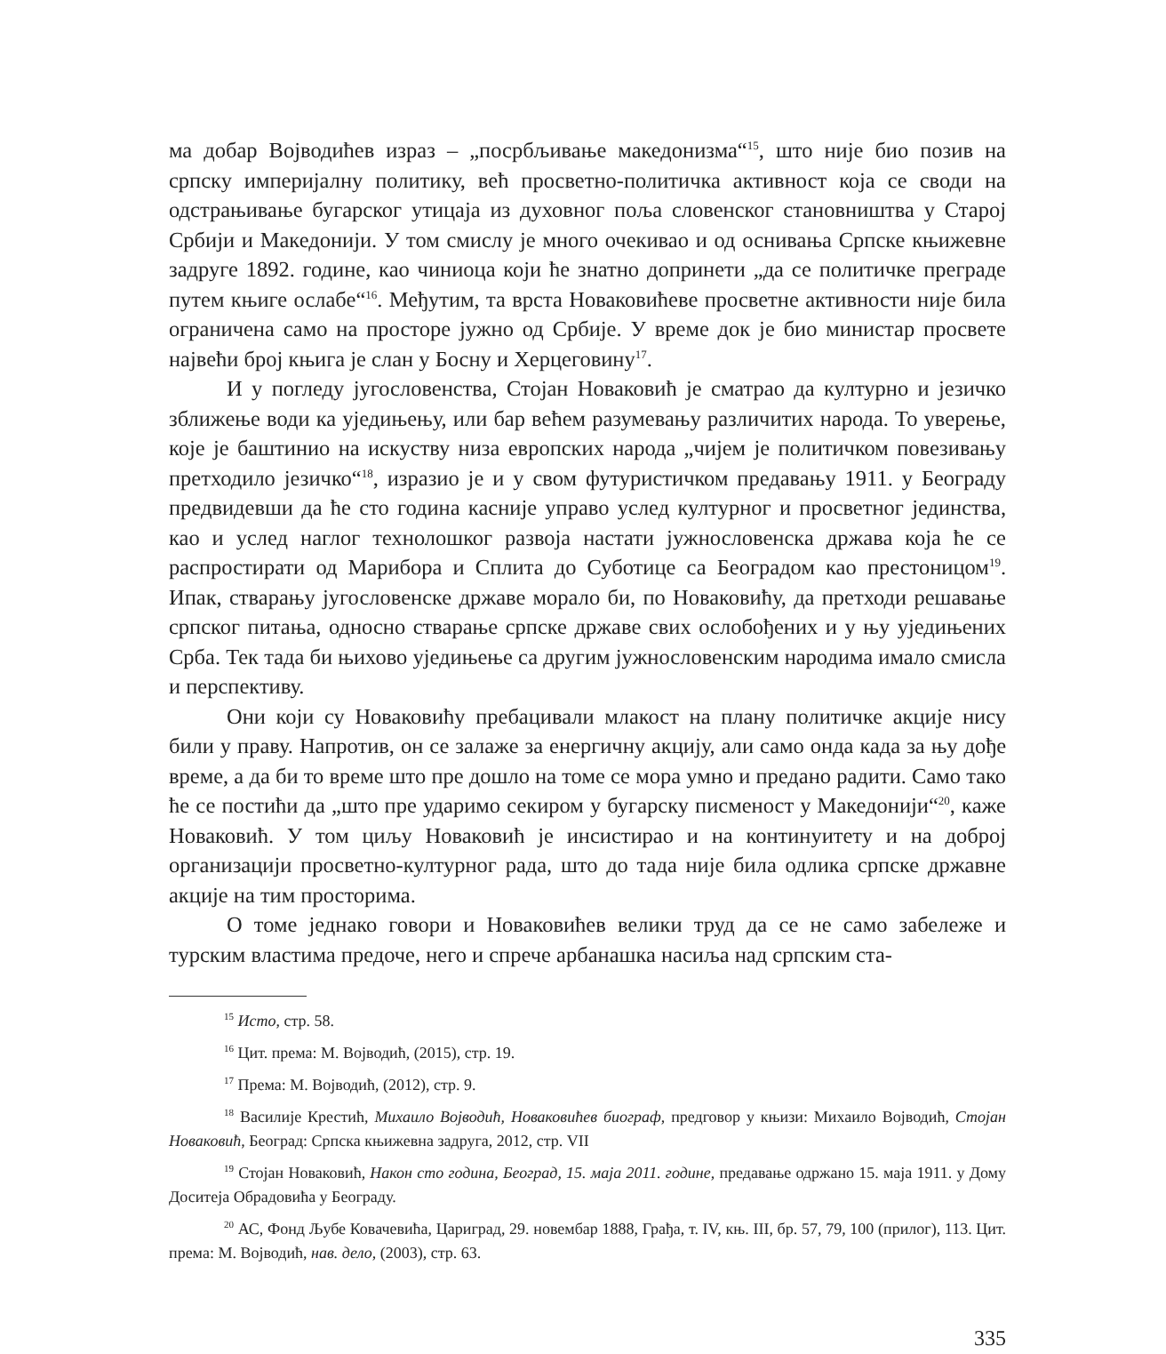ма добар Војводићев израз – „посрбљивање македонизма“<sup>15</sup>, што није био позив на српску империјалну политику, већ просветно-политичка активност која се своди на одстрањивање бугарског утицаја из духовног поља словенског становништва у Старој Србији и Македонији. У том смислу је много очекивао и од оснивања Српске књижевне задруге 1892. године, као чиниоца који ће знатно допринети „да се политичке преграде путем књиге ослабе“<sup>16</sup>. Међутим, та врста Новаковићеве просветне активности није била ограничена само на просторе јужно од Србије. У време док је био министар просвете највећи број књига је слан у Босну и Херцеговину<sup>17</sup>.
И у погледу југословенства, Стојан Новаковић је сматрао да културно и језичко зближење води ка уједињењу, или бар већем разумевању различитих народа. То уверење, које је баштинио на искуству низа европских народа „чијем је политичком повезивању претходило језичко“<sup>18</sup>, изразио је и у свом футуристичком предавању 1911. у Београду предвидевши да ће сто година касније управо услед културног и просветног јединства, као и услед наглог технолошког развоја настати јужнословенска држава која ће се распростирати од Марибора и Сплита до Суботице са Београдом као престоницом<sup>19</sup>. Ипак, стварању југословенске државе морало би, по Новаковићу, да претходи решавање српског питања, односно стварање српске државе свих ослобођених и у њу уједињених Срба. Тек тада би њихово уједињење са другим јужнословенским народима имало смисла и перспективу.
Они који су Новаковићу пребацивали млакост на плану политичке акције нису били у праву. Напротив, он се залаже за енергичну акцију, али само онда када за њу дође време, а да би то време што пре дошло на томе се мора умно и предано радити. Само тако ће се постићи да „што пре ударимо секиром у бугарску писменост у Македонији“<sup>20</sup>, каже Новаковић. У том циљу Новаковић је инсистирао и на континуитету и на доброј организацији просветно-културног рада, што до тада није била одлика српске државне акције на тим просторима.
О томе једнако говори и Новаковићев велики труд да се не само забележе и турским властима предоче, него и спрече арбанашка насиља над српским ста-
<sup>15</sup> Исто, стр. 58.
<sup>16</sup> Цит. према: М. Војводић, (2015), стр. 19.
<sup>17</sup> Према: М. Војводић, (2012), стр. 9.
<sup>18</sup> Василије Крестић, Михаило Војводић, Новаковићев биограф, предговор у књизи: Михаило Војводић, Стојан Новаковић, Београд: Српска књижевна задруга, 2012, стр. VII
<sup>19</sup> Стојан Новаковић, Након сто година, Београд, 15. маја 2011. године, предавање одржано 15. маја 1911. у Дому Доситеја Обрадовића у Београду.
<sup>20</sup> АС, Фонд Љубе Ковачевића, Цариград, 29. новембар 1888, Грађа, т. IV, књ. III, бр. 57, 79, 100 (прилог), 113. Цит. према: М. Војводић, нав. дело, (2003), стр. 63.
335